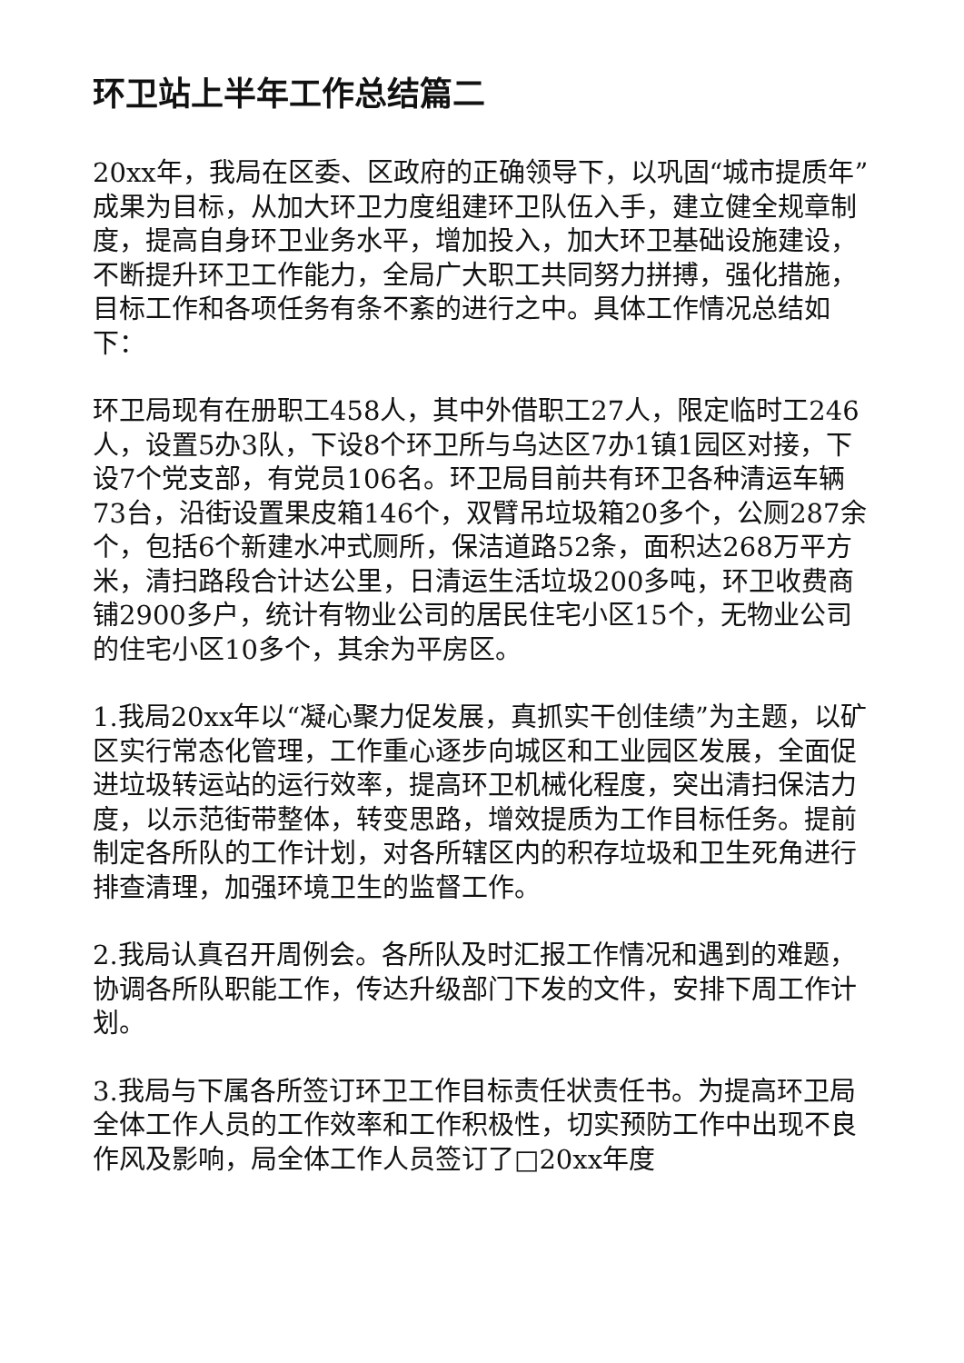环卫站上半年工作总结篇二
20xx年，我局在区委、区政府的正确领导下，以巩固“城市提质年”成果为目标，从加大环卫力度组建环卫队伍入手，建立健全规章制度，提高自身环卫业务水平，增加投入，加大环卫基础设施建设，不断提升环卫工作能力，全局广大职工共同努力拼搏，强化措施，目标工作和各项任务有条不紊的进行之中。具体工作情况总结如下：
环卫局现有在册职工458人，其中外借职工27人，限定临时工246人，设置5办3队，下设8个环卫所与乌达区7办1镇1园区对接，下设7个党支部，有党员106名。环卫局目前共有环卫各种清运车辆73台，沿街设置果皮箱146个，双臂吊垃圾箱20多个，公厕287余个，包括6个新建水冲式厕所，保洁道路52条，面积达268万平方米，清扫路段合计达公里，日清运生活垃圾200多吨，环卫收费商铺2900多户，统计有物业公司的居民住宅小区15个，无物业公司的住宅小区10多个，其余为平房区。
1.我局20xx年以“凝心聚力促发展，真抓实干创佳绩”为主题，以矿区实行常态化管理，工作重心逐步向城区和工业园区发展，全面促进垃圾转运站的运行效率，提高环卫机械化程度，突出清扫保洁力度，以示范街带整体，转变思路，增效提质为工作目标任务。提前制定各所队的工作计划，对各所辖区内的积存垃圾和卫生死角进行排查清理，加强环境卫生的监督工作。
2.我局认真召开周例会。各所队及时汇报工作情况和遇到的难题，协调各所队职能工作，传达升级部门下发的文件，安排下周工作计划。
3.我局与下属各所签订环卫工作目标责任状责任书。为提高环卫局全体工作人员的工作效率和工作积极性，切实预防工作中出现不良作风及影响，局全体工作人员签订了□20xx年度